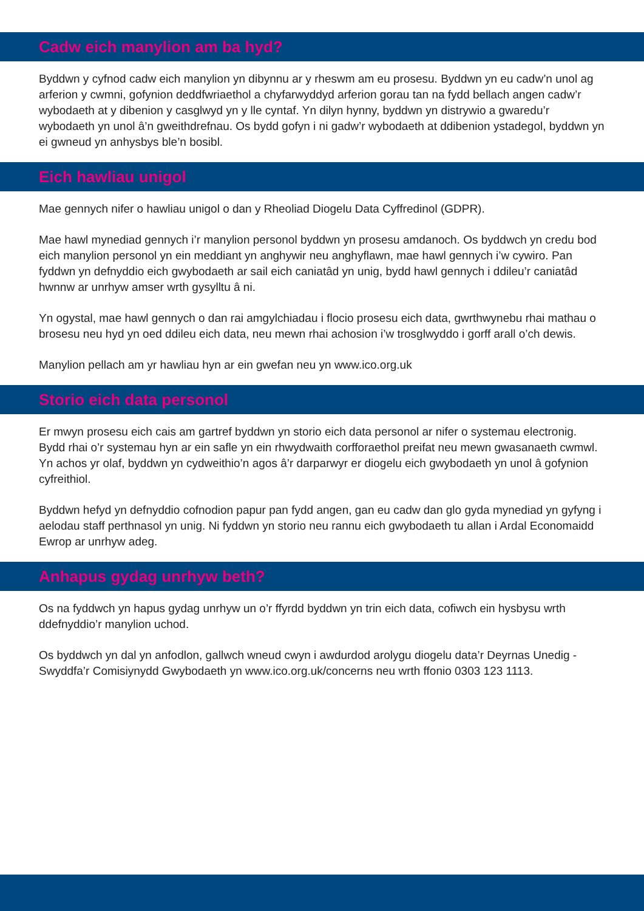Cadw eich manylion am ba hyd?
Byddwn y cyfnod cadw eich manylion yn dibynnu ar y rheswm am eu prosesu. Byddwn yn eu cadw’n unol ag arferion y cwmni, gofynion deddfwriaethol a chyfarwyddyd arferion gorau tan na fydd bellach angen cadw’r wybodaeth at y dibenion y casglwyd yn y lle cyntaf. Yn dilyn hynny, byddwn yn distrywio a gwaredu’r wybodaeth yn unol â’n gweithdrefnau. Os bydd gofyn i ni gadw’r wybodaeth at ddibenion ystadegol, byddwn yn ei gwneud yn anhysbys ble’n bosibl.
Eich hawliau unigol
Mae gennych nifer o hawliau unigol o dan y Rheoliad Diogelu Data Cyffredinol (GDPR).
Mae hawl mynediad gennych i’r manylion personol byddwn yn prosesu amdanoch. Os byddwch yn credu bod eich manylion personol yn ein meddiant yn anghywir neu anghyflawn, mae hawl gennych i’w cywiro. Pan fyddwn yn defnyddio eich gwybodaeth ar sail eich caniatâd yn unig, bydd hawl gennych i ddileu’r caniatâd hwnnw ar unrhyw amser wrth gysylltu â ni.
Yn ogystal, mae hawl gennych o dan rai amgylchiadau i flocio prosesu eich data, gwrthwynebu rhai mathau o brosesu neu hyd yn oed ddileu eich data, neu mewn rhai achosion i’w trosglwyddo i gorff arall o’ch dewis.
Manylion pellach am yr hawliau hyn ar ein gwefan neu yn www.ico.org.uk
Storio eich data personol
Er mwyn prosesu eich cais am gartref byddwn yn storio eich data personol ar nifer o systemau electronig. Bydd rhai o’r systemau hyn ar ein safle yn ein rhwydwaith corfforaethol preifat neu mewn gwasanaeth cwmwl. Yn achos yr olaf, byddwn yn cydweithio’n agos â’r darparwyr er diogelu eich gwybodaeth yn unol â gofynion cyfreithiol.
Byddwn hefyd yn defnyddio cofnodion papur pan fydd angen, gan eu cadw dan glo gyda mynediad yn gyfyng i aelodau staff perthnasol yn unig. Ni fyddwn yn storio neu rannu eich gwybodaeth tu allan i Ardal Economaidd Ewrop ar unrhyw adeg.
Anhapus gydag unrhyw beth?
Os na fyddwch yn hapus gydag unrhyw un o’r ffyrdd byddwn yn trin eich data, cofiwch ein hysbysu wrth ddefnyddio’r manylion uchod.
Os byddwch yn dal yn anfodlon, gallwch wneud cwyn i awdurdod arolygu diogelu data’r Deyrnas Unedig - Swyddfa’r Comisiynydd Gwybodaeth yn www.ico.org.uk/concerns neu wrth ffonio 0303 123 1113.